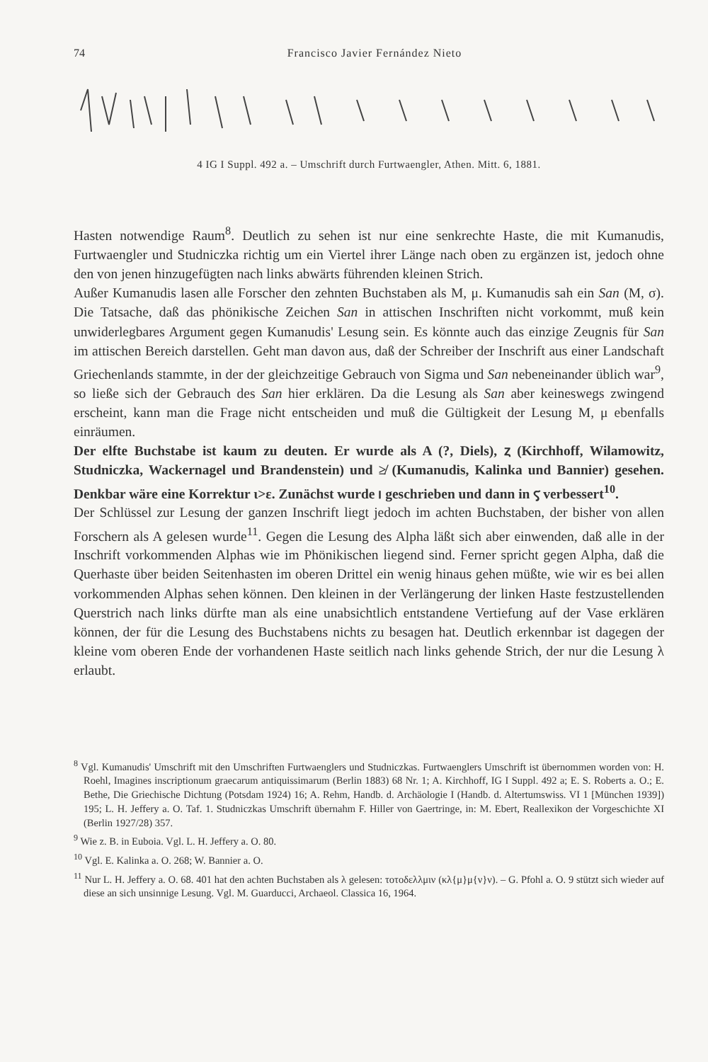74 Francisco Javier Fernández Nieto
4 IG I Suppl. 492 a. – Umschrift durch Furtwaengler, Athen. Mitt. 6, 1881.
Hasten notwendige Raum<sup>8</sup>. Deutlich zu sehen ist nur eine senkrechte Haste, die mit Kumanudis, Furtwaengler und Studniczka richtig um ein Viertel ihrer Länge nach oben zu ergänzen ist, jedoch ohne den von jenen hinzugefügten nach links abwärts führenden kleinen Strich.
Außer Kumanudis lasen alle Forscher den zehnten Buchstaben als M, μ. Kumanudis sah ein San (M, σ). Die Tatsache, daß das phönikische Zeichen San in attischen Inschriften nicht vorkommt, muß kein unwiderlegbares Argument gegen Kumanudis' Lesung sein. Es könnte auch das einzige Zeugnis für San im attischen Bereich darstellen. Geht man davon aus, daß der Schreiber der Inschrift aus einer Landschaft Griechenlands stammte, in der der gleichzeitige Gebrauch von Sigma und San nebeneinander üblich war<sup>9</sup>, so ließe sich der Gebrauch des San hier erklären. Da die Lesung als San aber keineswegs zwingend erscheint, kann man die Frage nicht entscheiden und muß die Gültigkeit der Lesung M, μ ebenfalls einräumen.
Der elfte Buchstabe ist kaum zu deuten. Er wurde als A (?, Diels), ⲍ (Kirchhoff, Wilamowitz, Studniczka, Wackernagel und Brandenstein) und ≱ (Kumanudis, Kalinka und Bannier) gesehen. Denkbar wäre eine Korrektur ι>ε. Zunächst wurde ⲓ geschrieben und dann in ⲋ verbessert<sup>10</sup>.
Der Schlüssel zur Lesung der ganzen Inschrift liegt jedoch im achten Buchstaben, der bisher von allen Forschern als A gelesen wurde<sup>11</sup>. Gegen die Lesung des Alpha läßt sich aber einwenden, daß alle in der Inschrift vorkommenden Alphas wie im Phönikischen liegend sind. Ferner spricht gegen Alpha, daß die Querhaste über beiden Seitenhasten im oberen Drittel ein wenig hinaus gehen müßte, wie wir es bei allen vorkommenden Alphas sehen können. Den kleinen in der Verlängerung der linken Haste festzustellenden Querstrich nach links dürfte man als eine unabsichtlich entstandene Vertiefung auf der Vase erklären können, der für die Lesung des Buchstabens nichts zu besagen hat. Deutlich erkennbar ist dagegen der kleine vom oberen Ende der vorhandenen Haste seitlich nach links gehende Strich, der nur die Lesung λ erlaubt.
<sup>8</sup> Vgl. Kumanudis' Umschrift mit den Umschriften Furtwaenglers und Studniczkas. Furtwaenglers Umschrift ist übernommen worden von: H. Roehl, Imagines inscriptionum graecarum antiquissimarum (Berlin 1883) 68 Nr. 1; A. Kirchhoff, IG I Suppl. 492 a; E. S. Roberts a. O.; E. Bethe, Die Griechische Dichtung (Potsdam 1924) 16; A. Rehm, Handb. d. Archäologie I (Handb. d. Altertumswiss. VI 1 [München 1939]) 195; L. H. Jeffery a. O. Taf. 1. Studniczkas Umschrift übernahm F. Hiller von Gaertringe, in: M. Ebert, Reallexikon der Vorgeschichte XI (Berlin 1927/28) 357.
<sup>9</sup> Wie z. B. in Euboia. Vgl. L. H. Jeffery a. O. 80.
<sup>10</sup> Vgl. E. Kalinka a. O. 268; W. Bannier a. O.
<sup>11</sup> Nur L. H. Jeffery a. O. 68. 401 hat den achten Buchstaben als λ gelesen: τοτοδελλμιν (κλ{μ}μ{ν}ν). – G. Pfohl a. O. 9 stützt sich wieder auf diese an sich unsinnige Lesung. Vgl. M. Guarducci, Archaeol. Classica 16, 1964.